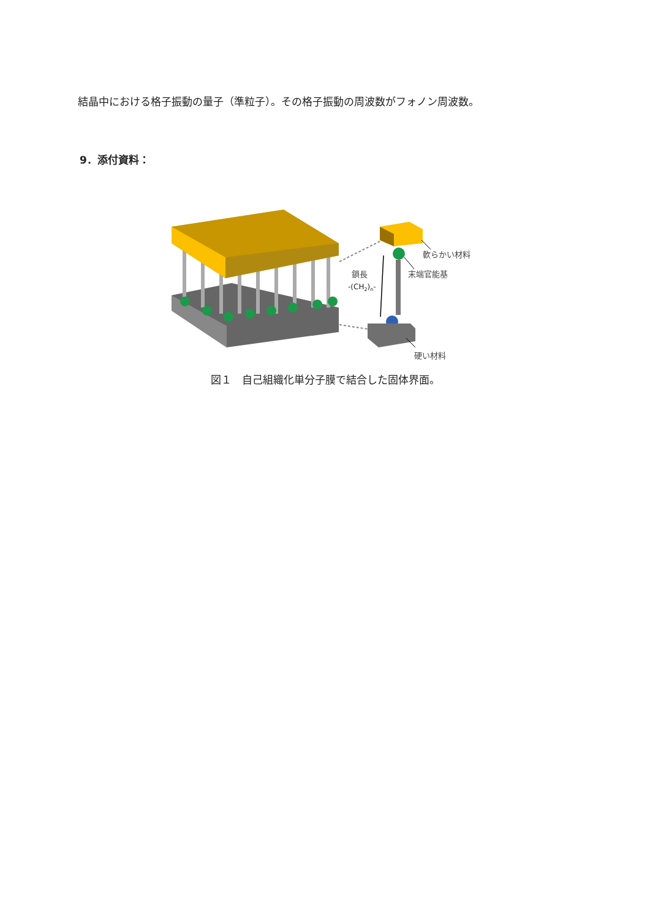結晶中における格子振動の量子（準粒子）。その格子振動の周波数がフォノン周波数。
9．添付資料：
軟らかい材料
末端官能基
鎖長
-(CH2)n-
硬い材料
図１　自己組織化単分子膜で結合した固体界面。